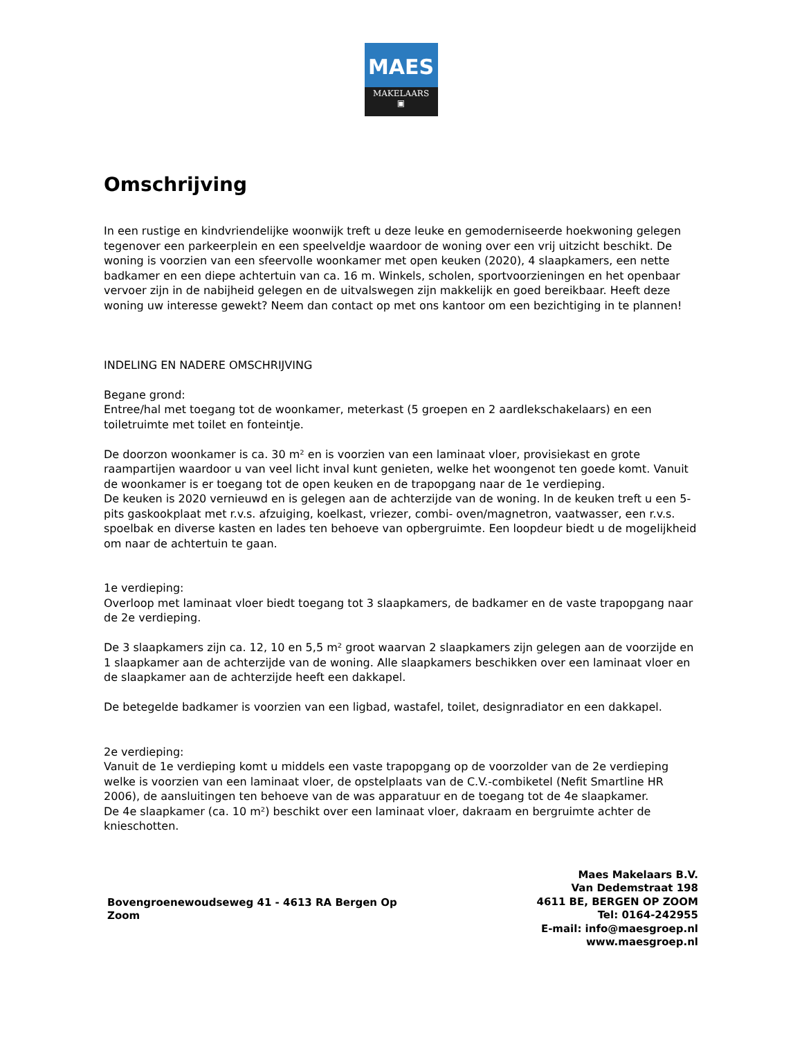MAES
MAKELAARS
▣
Omschrijving
In een rustige en kindvriendelijke woonwijk treft u deze leuke en gemoderniseerde hoekwoning gelegen tegenover een parkeerplein en een speelveldje waardoor de woning over een vrij uitzicht beschikt. De woning is voorzien van een sfeervolle woonkamer met open keuken (2020), 4 slaapkamers, een nette badkamer en een diepe achtertuin van ca. 16 m. Winkels, scholen, sportvoorzieningen en het openbaar vervoer zijn in de nabijheid gelegen en de uitvalswegen zijn makkelijk en goed bereikbaar. Heeft deze woning uw interesse gewekt? Neem dan contact op met ons kantoor om een bezichtiging in te plannen!
INDELING EN NADERE OMSCHRIJVING
Begane grond:
Entree/hal met toegang tot de woonkamer, meterkast (5 groepen en 2 aardlekschakelaars) en een toiletruimte met toilet en fonteintje.
De doorzon woonkamer is ca. 30 m² en is voorzien van een laminaat vloer, provisiekast en grote raampartijen waardoor u van veel licht inval kunt genieten, welke het woongenot ten goede komt. Vanuit de woonkamer is er toegang tot de open keuken en de trapopgang naar de 1e verdieping.
De keuken is 2020 vernieuwd en is gelegen aan de achterzijde van de woning. In de keuken treft u een 5-pits gaskookplaat met r.v.s. afzuiging, koelkast, vriezer, combi- oven/magnetron, vaatwasser, een r.v.s. spoelbak en diverse kasten en lades ten behoeve van opbergruimte. Een loopdeur biedt u de mogelijkheid om naar de achtertuin te gaan.
1e verdieping:
Overloop met laminaat vloer biedt toegang tot 3 slaapkamers, de badkamer en de vaste trapopgang naar de 2e verdieping.
De 3 slaapkamers zijn ca. 12, 10 en 5,5 m² groot waarvan 2 slaapkamers zijn gelegen aan de voorzijde en 1 slaapkamer aan de achterzijde van de woning. Alle slaapkamers beschikken over een laminaat vloer en de slaapkamer aan de achterzijde heeft een dakkapel.
De betegelde badkamer is voorzien van een ligbad, wastafel, toilet, designradiator en een dakkapel.
2e verdieping:
Vanuit de 1e verdieping komt u middels een vaste trapopgang op de voorzolder van de 2e verdieping welke is voorzien van een laminaat vloer, de opstelplaats van de C.V.-combiketel (Nefit Smartline HR 2006), de aansluitingen ten behoeve van de was apparatuur en de toegang tot de 4e slaapkamer.
De 4e slaapkamer (ca. 10 m²) beschikt over een laminaat vloer, dakraam en bergruimte achter de knieschotten.
Bovengroenewoudseweg 41 - 4613 RA Bergen Op Zoom
Maes Makelaars B.V.
Van Dedemstraat 198
4611 BE, BERGEN OP ZOOM
Tel: 0164-242955
E-mail: info@maesgroep.nl
www.maesgroep.nl